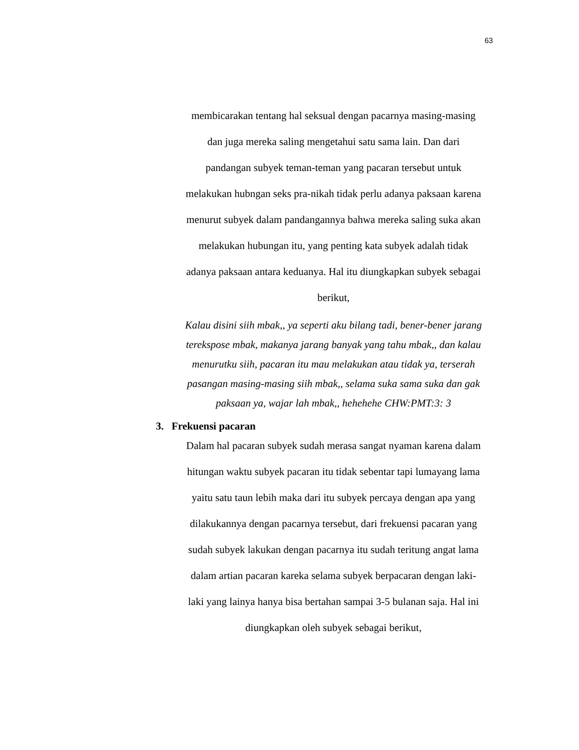63
membicarakan tentang hal seksual dengan pacarnya masing-masing
dan juga mereka saling mengetahui satu sama lain. Dan dari
pandangan subyek teman-teman yang pacaran tersebut untuk
melakukan hubngan seks pra-nikah tidak perlu adanya paksaan karena
menurut subyek dalam pandangannya bahwa mereka saling suka akan
melakukan hubungan itu, yang penting kata subyek adalah tidak
adanya paksaan antara keduanya. Hal itu diungkapkan subyek sebagai
berikut,
Kalau disini siih mbak,, ya seperti aku bilang tadi, bener-bener jarang terekspose mbak, makanya jarang banyak yang tahu mbak,, dan kalau menurutku siih, pacaran itu mau melakukan atau tidak ya, terserah pasangan masing-masing siih mbak,, selama suka sama suka dan gak paksaan ya, wajar lah mbak,, hehehehe CHW:PMT:3: 3
3. Frekuensi pacaran
Dalam hal pacaran subyek sudah merasa sangat nyaman karena dalam
hitungan waktu subyek pacaran itu tidak sebentar tapi lumayang lama
yaitu satu taun lebih maka dari itu subyek percaya dengan apa yang
dilakukannya dengan pacarnya tersebut, dari frekuensi pacaran yang
sudah subyek lakukan dengan pacarnya itu sudah teritung angat lama
dalam artian pacaran kareka selama subyek berpacaran dengan laki-
laki yang lainya hanya bisa bertahan sampai 3-5 bulanan saja. Hal ini
diungkapkan oleh subyek sebagai berikut,